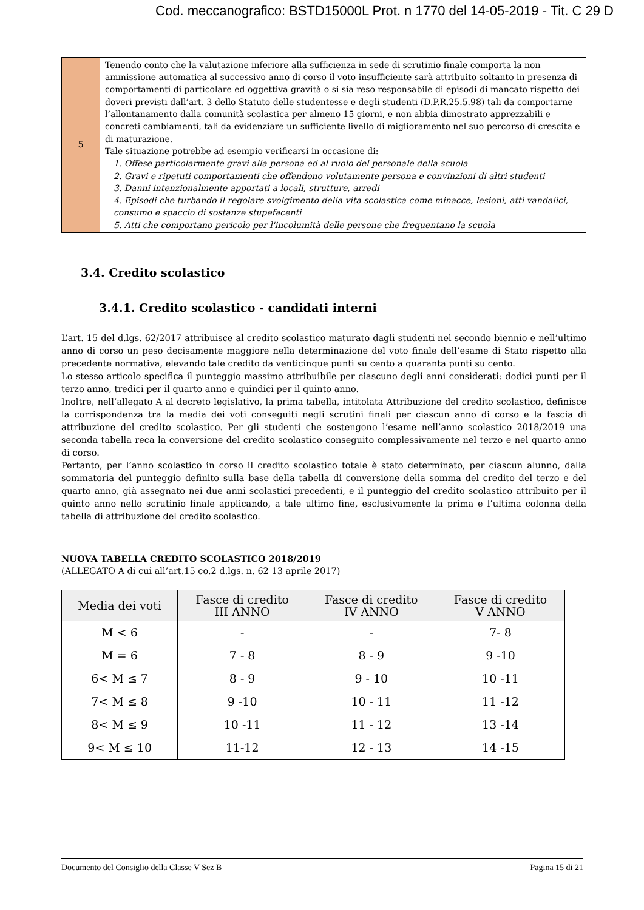Cod. meccanografico: BSTD15000L Prot. n 1770 del 14-05-2019 - Tit. C 29 D
| 5 | Tenendo conto che la valutazione inferiore alla sufficienza in sede di scrutinio finale comporta la non ammissione automatica al successivo anno di corso il voto insufficiente sarà attribuito soltanto in presenza di comportamenti di particolare ed oggettiva gravità o si sia reso responsabile di episodi di mancato rispetto dei doveri previsti dall’art. 3 dello Statuto delle studentesse e degli studenti (D.P.R.25.5.98) tali da comportarne l’allontanamento dalla comunità scolastica per almeno 15 giorni, e non abbia dimostrato apprezzabili e concreti cambiamenti, tali da evidenziare un sufficiente livello di miglioramento nel suo percorso di crescita e di maturazione. Tale situazione potrebbe ad esempio verificarsi in occasione di: 1. Offese particolarmente gravi alla persona ed al ruolo del personale della scuola 2. Gravi e ripetuti comportamenti che offendono volutamente persona e convinzioni di altri studenti 3. Danni intenzionalmente apportati a locali, strutture, arredi 4. Episodi che turbando il regolare svolgimento della vita scolastica come minacce, lesioni, atti vandalici, consumo e spaccio di sostanze stupefacenti 5. Atti che comportano pericolo per l'incolumità delle persone che frequentano la scuola |
3.4. Credito scolastico
3.4.1. Credito scolastico - candidati interni
L’art. 15 del d.lgs. 62/2017 attribuisce al credito scolastico maturato dagli studenti nel secondo biennio e nell’ultimo anno di corso un peso decisamente maggiore nella determinazione del voto finale dell’esame di Stato rispetto alla precedente normativa, elevando tale credito da venticinque punti su cento a quaranta punti su cento.
Lo stesso articolo specifica il punteggio massimo attribuibile per ciascuno degli anni considerati: dodici punti per il terzo anno, tredici per il quarto anno e quindici per il quinto anno.
Inoltre, nell’allegato A al decreto legislativo, la prima tabella, intitolata Attribuzione del credito scolastico, definisce la corrispondenza tra la media dei voti conseguiti negli scrutini finali per ciascun anno di corso e la fascia di attribuzione del credito scolastico. Per gli studenti che sostengono l’esame nell’anno scolastico 2018/2019 una seconda tabella reca la conversione del credito scolastico conseguito complessivamente nel terzo e nel quarto anno di corso.
Pertanto, per l’anno scolastico in corso il credito scolastico totale è stato determinato, per ciascun alunno, dalla sommatoria del punteggio definito sulla base della tabella di conversione della somma del credito del terzo e del quarto anno, già assegnato nei due anni scolastici precedenti, e il punteggio del credito scolastico attribuito per il quinto anno nello scrutinio finale applicando, a tale ultimo fine, esclusivamente la prima e l’ultima colonna della tabella di attribuzione del credito scolastico.
NUOVA TABELLA CREDITO SCOLASTICO 2018/2019
(ALLEGATO A di cui all’art.15 co.2 d.lgs. n. 62 13 aprile 2017)
| Media dei voti | Fasce di credito III ANNO | Fasce di credito IV ANNO | Fasce di credito V ANNO |
| --- | --- | --- | --- |
| M < 6 | - | - | 7- 8 |
| M = 6 | 7 - 8 | 8 - 9 | 9 -10 |
| 6< M ≤ 7 | 8 - 9 | 9 - 10 | 10 -11 |
| 7< M ≤ 8 | 9 -10 | 10 - 11 | 11 -12 |
| 8< M ≤ 9 | 10 -11 | 11 - 12 | 13 -14 |
| 9< M ≤ 10 | 11-12 | 12 - 13 | 14 -15 |
Documento del Consiglio della Classe V Sez B Pagina 15 di 21